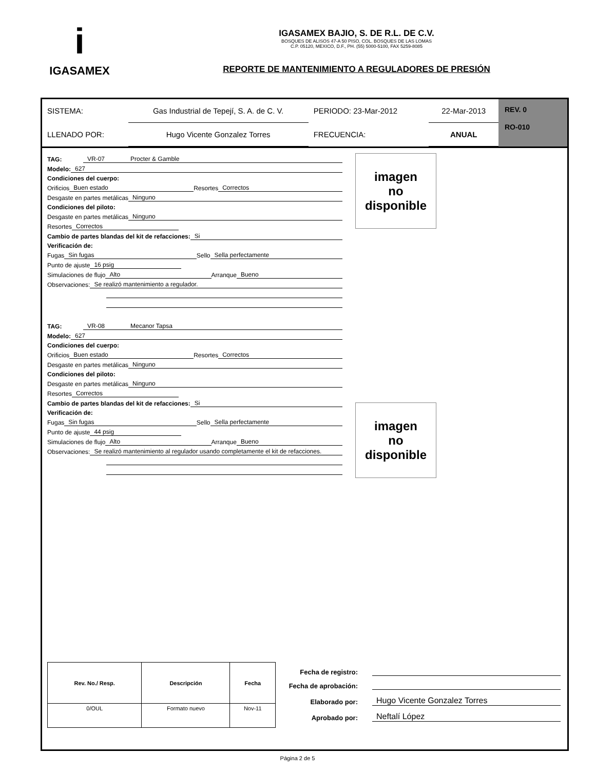i
IGASAMEX
IGASAMEX BAJIO, S. DE R.L. DE C.V.
BOSQUES DE ALISOS 47-A 50 PISO, COL. BOSQUES DE LAS LOMAS
C.P. 05120, MEXICO, D.F., PH. (55) 5000-5100, FAX 5259-8085
REPORTE DE MANTENIMIENTO A REGULADORES DE PRESIÓN
| SISTEMA: | Gas Industrial de Tepejí, S. A. de C. V. | PERIODO: 23-Mar-2012 | 22-Mar-2013 |
| LLENADO POR: | Hugo Vicente Gonzalez Torres | FRECUENCIA: | ANUAL |
REV. 0
RO-010
imagen
no
disponible
TAG: VR-07 Procter & Gamble
Modelo: 627
Condiciones del cuerpo:
Orificios Buen estado Resortes Correctos
Desgaste en partes metálicas Ninguno
Condiciones del piloto:
Desgaste en partes metálicas Ninguno
Resortes Correctos
Cambio de partes blandas del kit de refacciones: Si
Verificación de:
Fugas Sin fugas Sello Sella perfectamente
Punto de ajuste 16 psig
Simulaciones de flujo Alto Arranque Bueno
Observaciones: Se realizó mantenimiento a regulador.
imagen
no
disponible
TAG: VR-08 Mecanor Tapsa
Modelo: 627
Condiciones del cuerpo:
Orificios Buen estado Resortes Correctos
Desgaste en partes metálicas Ninguno
Condiciones del piloto:
Desgaste en partes metálicas Ninguno
Resortes Correctos
Cambio de partes blandas del kit de refacciones: Si
Verificación de:
Fugas Sin fugas Sello Sella perfectamente
Punto de ajuste 44 psig
Simulaciones de flujo Alto Arranque Bueno
Observaciones: Se realizó mantenimiento al regulador usando completamente el kit de refacciones.
| Rev. No./ Resp. | Descripción | Fecha |
| --- | --- | --- |
| 0/OUL | Formato nuevo | Nov-11 |
Fecha de registro:
Fecha de aprobación:
Elaborado por: Hugo Vicente Gonzalez Torres
Aprobado por: Neftalí López
Página 2 de 5